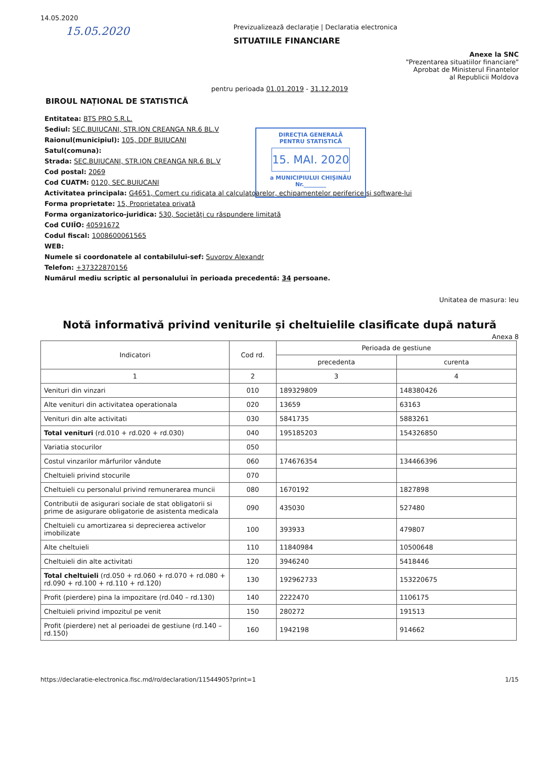14.05.2020
15.05.2020
Previzualizează declarație | Declaratia electronica
SITUATIILE FINANCIARE
Anexe la SNC
"Prezentarea situatiilor financiare"
Aprobat de Ministerul Finantelor
al Republicii Moldova
pentru perioada 01.01.2019 - 31.12.2019
BIROUL NAȚIONAL DE STATISTICĂ
DIRECȚIA GENERALĂ
PENTRU STATISTICĂ
15. MAI. 2020
a MUNICIPIULUI CHIȘINĂU
Nr.________
Entitatea: BTS PRO S.R.L.
Sediul: SEC.BUIUCANI, STR.ION CREANGA NR.6 BL.V
Raionul(municipiul): 105, DDF BUIUCANI
Satul(comuna):
Strada: SEC.BUIUCANI, STR.ION CREANGA NR.6 BL.V
Cod postal: 2069
Cod CUATM: 0120, SEC.BUIUCANI
Activitatea principala: G4651, Comert cu ridicata al calculatoarelor, echipamentelor periferice si software-lui
Forma proprietate: 15, Proprietatea privată
Forma organizatorico-juridica: 530, Societăți cu răspundere limitată
Cod CUIÎO: 40591672
Codul fiscal: 1008600061565
WEB:
Numele si coordonatele al contabilului-sef: Suvorov Alexandr
Telefon: +37322870156
Numărul mediu scriptic al personalului în perioada precedentă: 34 persoane.
Unitatea de masura: leu
Notă informativă privind veniturile și cheltuielile clasificate după natură
Anexa 8
| Indicatori | Cod rd. | Perioada de gestiune | |
| --- | --- | --- | --- |
| | | precedenta | curenta |
| 1 | 2 | 3 | 4 |
| Venituri din vinzari | 010 | 189329809 | 148380426 |
| Alte venituri din activitatea operationala | 020 | 13659 | 63163 |
| Venituri din alte activitati | 030 | 5841735 | 5883261 |
| Total venituri (rd.010 + rd.020 + rd.030) | 040 | 195185203 | 154326850 |
| Variatia stocurilor | 050 | | |
| Costul vinzarilor mărfurilor vândute | 060 | 174676354 | 134466396 |
| Cheltuieli privind stocurile | 070 | | |
| Cheltuieli cu personalul privind remunerarea muncii | 080 | 1670192 | 1827898 |
| Contributii de asigurari sociale de stat obligatorii si prime de asigurare obligatorie de asistenta medicala | 090 | 435030 | 527480 |
| Cheltuieli cu amortizarea si deprecierea activelor imobilizate | 100 | 393933 | 479807 |
| Alte cheltuieli | 110 | 11840984 | 10500648 |
| Cheltuieli din alte activitati | 120 | 3946240 | 5418446 |
| Total cheltuieli (rd.050 + rd.060 + rd.070 + rd.080 + rd.090 + rd.100 + rd.110 + rd.120) | 130 | 192962733 | 153220675 |
| Profit (pierdere) pina la impozitare (rd.040 – rd.130) | 140 | 2222470 | 1106175 |
| Cheltuieli privind impozitul pe venit | 150 | 280272 | 191513 |
| Profit (pierdere) net al perioadei de gestiune (rd.140 – rd.150) | 160 | 1942198 | 914662 |
https://declaratie-electronica.fisc.md/ro/declaration/11544905?print=1 1/15